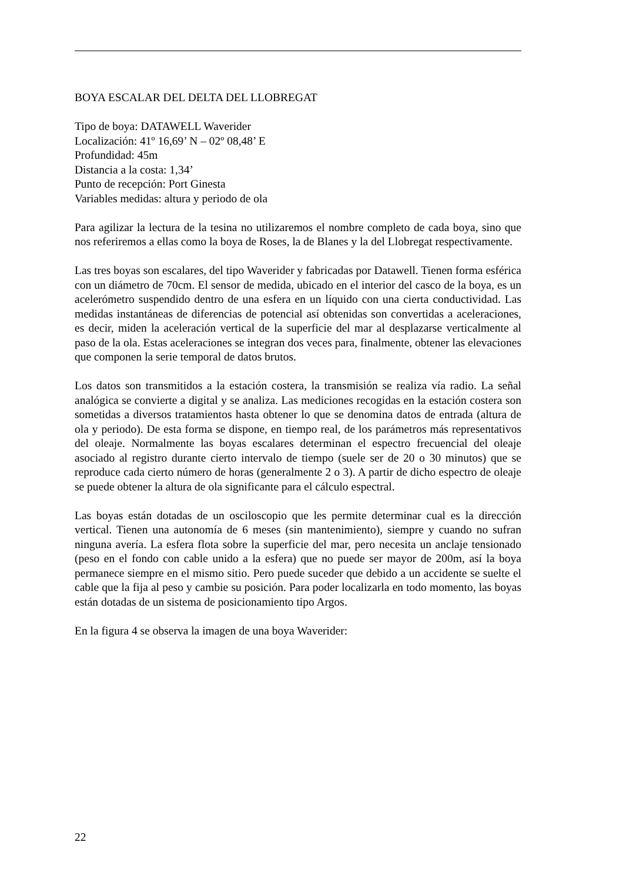BOYA ESCALAR DEL DELTA DEL LLOBREGAT
Tipo de boya: DATAWELL Waverider
Localización: 41º 16,69’ N – 02º 08,48’ E
Profundidad: 45m
Distancia a la costa: 1,34’
Punto de recepción: Port Ginesta
Variables medidas: altura y periodo de ola
Para agilizar la lectura de la tesina no utilizaremos el nombre completo de cada boya, sino que nos referiremos a ellas como la boya de Roses, la de Blanes y la del Llobregat respectivamente.
Las tres boyas son escalares, del tipo Waverider y fabricadas por Datawell. Tienen forma esférica con un diámetro de 70cm. El sensor de medida, ubicado en el interior del casco de la boya, es un acelerómetro suspendido dentro de una esfera en un líquido con una cierta conductividad. Las medidas instantáneas de diferencias de potencial así obtenidas son convertidas a aceleraciones, es decir, miden la aceleración vertical de la superficie del mar al desplazarse verticalmente al paso de la ola. Estas aceleraciones se integran dos veces para, finalmente, obtener las elevaciones que componen la serie temporal de datos brutos.
Los datos son transmitidos a la estación costera, la transmisión se realiza vía radio. La señal analógica se convierte a digital y se analiza. Las mediciones recogidas en la estación costera son sometidas a diversos tratamientos hasta obtener lo que se denomina datos de entrada (altura de ola y periodo). De esta forma se dispone, en tiempo real, de los parámetros más representativos del oleaje. Normalmente las boyas escalares determinan el espectro frecuencial del oleaje asociado al registro durante cierto intervalo de tiempo (suele ser de 20 o 30 minutos) que se reproduce cada cierto número de horas (generalmente 2 o 3). A partir de dicho espectro de oleaje se puede obtener la altura de ola significante para el cálculo espectral.
Las boyas están dotadas de un osciloscopio que les permite determinar cual es la dirección vertical. Tienen una autonomía de 6 meses (sin mantenimiento), siempre y cuando no sufran ninguna avería. La esfera flota sobre la superficie del mar, pero necesita un anclaje tensionado (peso en el fondo con cable unido a la esfera) que no puede ser mayor de 200m, así la boya permanece siempre en el mismo sitio. Pero puede suceder que debido a un accidente se suelte el cable que la fija al peso y cambie su posición. Para poder localizarla en todo momento, las boyas están dotadas de un sistema de posicionamiento tipo Argos.
En la figura 4 se observa la imagen de una boya Waverider:
22